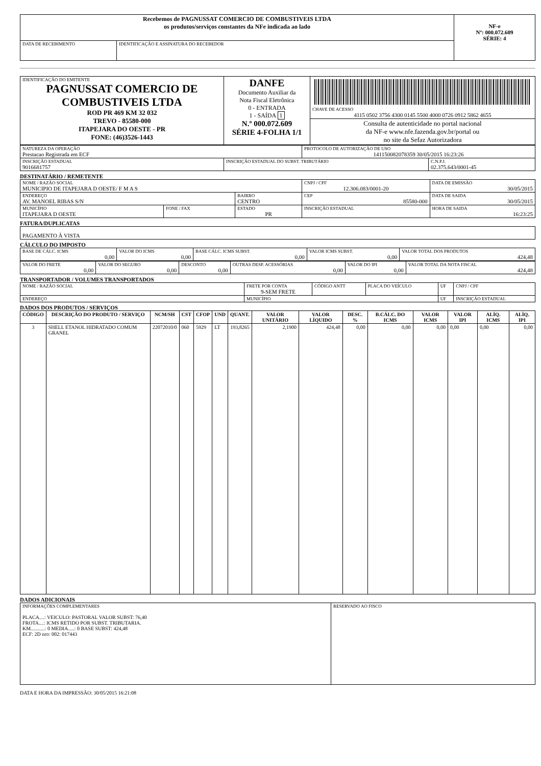| Recebemos de PAGNUSSAT COMERCIO DE COMBUSTIVEIS LTDA os produtos/serviços constantes da NFe indicada ao lado | | NF-e Nº: 000.072.609 SÉRIE: 4 |
| DATA DE RECEBIMENTO | IDENTIFICAÇÃO E ASSINATURA DO RECEBEDOR | |
| IDENTIFICAÇÃO DO EMITENTE PAGNUSSAT COMERCIO DE COMBUSTIVEIS LTDA ROD PR 469 KM 32 032 TREVO - 85580-000 ITAPEJARA DO OESTE - PR FONE: (46)3526-1443 | DANFE Documento Auxiliar da Nota Fiscal Eletrônica 0 - ENTRADA 1 - SAÍDA 1 N.º 000.072.609 SÉRIE 4-FOLHA 1/1 | CHAVE DE ACESSO 4115 0502 3756 4300 0145 5500 4000 0726 0912 5862 4655 |
| | | Consulta de autenticidade no portal nacional da NF-e www.nfe.fazenda.gov.br/portal ou no site da Sefaz Autorizadora |
| NATUREZA DA OPERAÇÃO Prestacao Registrada em ECF | | PROTOCOLO DE AUTORIZAÇÃO DE USO 141150082078359 30/05/2015 16:23:26 | |
| INSCRIÇÃO ESTADUAL 9016681757 | INSCRIÇÃO ESTADUAL DO SUBST. TRIBUTÁRIO | | C.N.P.J. 02.375.643/0001-45 |
DESTINATÁRIO / REMETENTE
| NOME / RAZÃO SOCIAL MUNICIPIO DE ITAPEJARA D OESTE/ F M A S | | | CNPJ / CPF 12.306.083/0001-20 | | DATA DE EMISSÃO 30/05/2015 |
| ENDEREÇO AV. MANOEL RIBAS S/N | | BAIRRO CENTRO | | CEP 85580-000 | DATA DE SAIDA 30/05/2015 |
| MUNICÍPIO ITAPEJARA D OESTE | FONE / FAX | ESTADO PR | INSCRIÇÃO ESTADUAL | | HORA DE SAIDA 16:23:25 |
FATURA/DUPLICATAS
| PAGAMENTO À VISTA |
CÁLCULO DO IMPOSTO
| BASE DE CÁLC. ICMS 0,00 | VALOR DO ICMS 0,00 | BASE CÁLC. ICMS SUBST. 0,00 | VALOR ICMS SUBST. 0,00 | VALOR TOTAL DOS PRODUTOS 424,48 |
| VALOR DO FRETE 0,00 | VALOR DO SEGURO 0,00 | DESCONTO 0,00 | OUTRAS DESP. ACESSÓRIAS 0,00 | VALOR DO IPI 0,00 | VALOR TOTAL DA NOTA FISCAL 424,48 |
TRANSPORTADOR / VOLUMES TRANSPORTADOS
| NOME / RAZÃO SOCIAL | FRETE POR CONTA 9-SEM FRETE | CÓDIGO ANTT | PLACA DO VEÍCULO | UF | CNPJ / CPF |
| ENDEREÇO | MUNICÍPIO | | | UF | INSCRIÇÃO ESTADUAL |
DADOS DOS PRODUTOS / SERVIÇOS
| CÓDIGO | DESCRIÇÃO DO PRODUTO / SERVIÇO | NCM/SH | CST | CFOP | UND | QUANT. | VALOR UNITÁRIO | VALOR LÍQUIDO | DESC. % | B.CÁLC. DO ICMS | VALOR ICMS | VALOR IPI | ALÍQ. ICMS | ALÍQ. IPI |
| --- | --- | --- | --- | --- | --- | --- | --- | --- | --- | --- | --- | --- | --- | --- |
| 3 | SHELL ETANOL HIDRATADO COMUM GRANEL | 22072010/0 | 060 | 5929 | LT | 193,8265 | 2,1900 | 424,48 | 0,00 | 0,00 | 0,00 | 0,00 | 0,00 | 0,00 |
DADOS ADICIONAIS
| INFORMAÇÕES COMPLEMENTARES PLACA....: VEICULO: PASTORAL VALOR SUBST: 76,40 FROTA....: ICMS RETIDO POR SUBST. TRIBUTARIA. KM...........: 0 MEDIA.....: 0 BASE SUBST: 424,48 ECF: 2D nro: 002: 017443 | RESERVADO AO FISCO |
DATA E HORA DA IMPRESSÃO: 30/05/2015 16:21:08